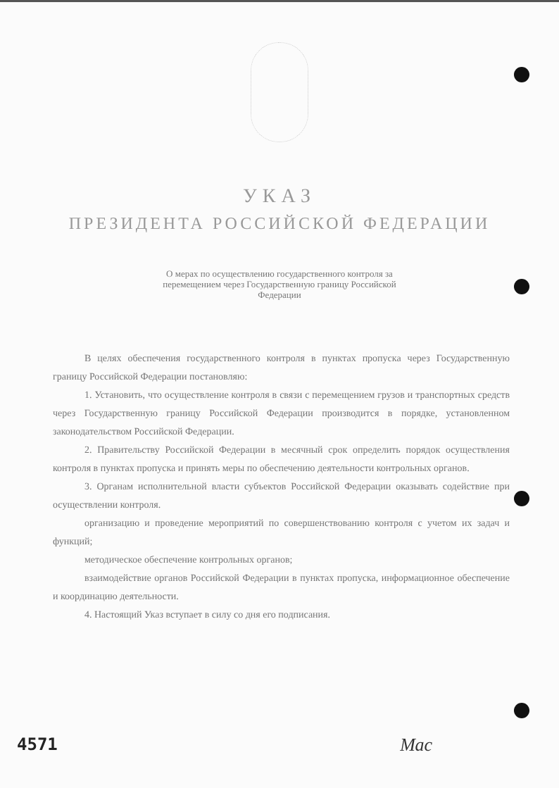УКАЗ
ПРЕЗИДЕНТА РОССИЙСКОЙ ФЕДЕРАЦИИ
О мерах по осуществлению государственного контроля за перемещением через Государственную границу Российской Федерации
В целях обеспечения государственного контроля в пунктах пропуска через Государственную границу Российской Федерации постановляю:
1. Установить, что осуществление контроля в связи с перемещением грузов и транспортных средств через Государственную границу Российской Федерации производится в порядке, установленном законодательством Российской Федерации.
2. Правительству Российской Федерации в месячный срок определить порядок осуществления контроля в пунктах пропуска и принять меры по обеспечению деятельности контрольных органов.
3. Органам исполнительной власти субъектов Российской Федерации оказывать содействие при осуществлении контроля.
организацию и проведение мероприятий по совершенствованию контроля с учетом их задач и функций;
методическое обеспечение контрольных органов;
взаимодействие органов Российской Федерации в пунктах пропуска, информационное обеспечение и координацию деятельности.
4. Настоящий Указ вступает в силу со дня его подписания.
4571 Мас